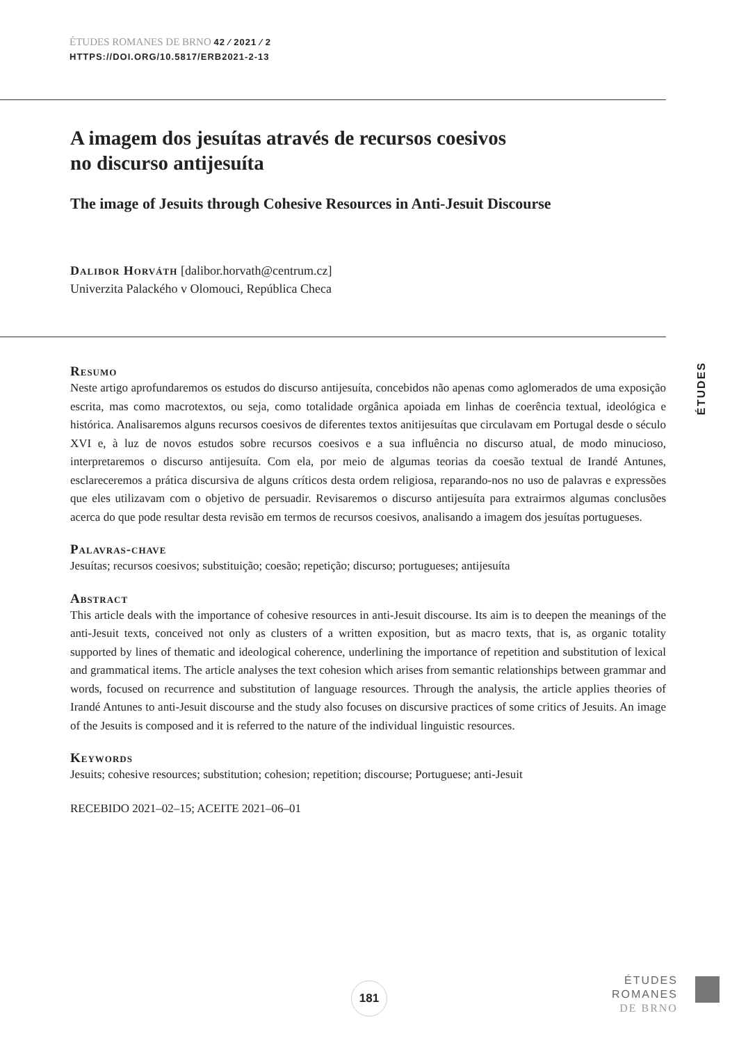ÉTUDES ROMANES DE BRNO 42 ⁄ 2021 ⁄ 2
HTTPS://DOI.ORG/10.5817/ERB2021-2-13
A imagem dos jesuítas através de recursos coesivos
no discurso antijesuíta
The image of Jesuits through Cohesive Resources in Anti-Jesuit Discourse
Dalibor Horváth [dalibor.horvath@centrum.cz]
Univerzita Palackého v Olomouci, República Checa
Resumo
Neste artigo aprofundaremos os estudos do discurso antijesuíta, concebidos não apenas como aglomerados de uma exposição escrita, mas como macrotextos, ou seja, como totalidade orgânica apoiada em linhas de coerência textual, ideológica e histórica. Analisaremos alguns recursos coesivos de diferentes textos anitije­suítas que circulavam em Portugal desde o século XVI e, à luz de novos estudos sobre recursos coesivos e a sua influência no discurso atual, de modo minucioso, interpretaremos o discurso antijesuíta. Com ela, por meio de algumas teorias da coesão textual de Irandé Antunes, esclareceremos a prática discursiva de alguns críticos desta ordem religiosa, reparando-nos no uso de palavras e expressões que eles utilizavam com o ob­jetivo de persuadir. Revisaremos o discurso antijesuíta para extrairmos algumas conclusões acerca do que pode resultar desta revisão em termos de recursos coesivos, analisando a imagem dos jesuítas portugueses.
Palavras-chave
Jesuítas; recursos coesivos; substituição; coesão; repetição; discurso; portugueses; antijesuíta
Abstract
This article deals with the importance of cohesive resources in anti-Jesuit discourse. Its aim is to deepen the meanings of the anti-Jesuit texts, conceived not only as clusters of a written exposition, but as macro texts, that is, as organic totality supported by lines of thematic and ideological coherence, underlining the impor­tance of repetition and substitution of lexical and grammatical items. The article analyses the text cohesion which arises from semantic relationships between grammar and words, focused on recurrence and substitu­tion of language resources. Through the analysis, the article applies theories of Irandé Antunes to anti-Jesuit discourse and the study also focuses on discursive practices of some critics of Jesuits. An image of the Jesuits is composed and it is referred to the nature of the individual linguistic resources.
Keywords
Jesuits; cohesive resources; substitution; cohesion; repetition; discourse; Portuguese; anti-Jesuit
RECEBIDO 2021–02–15; ACEITE 2021–06–01
ÉTUDES
181
ÉTUDES
ROMANES
DE BRNO